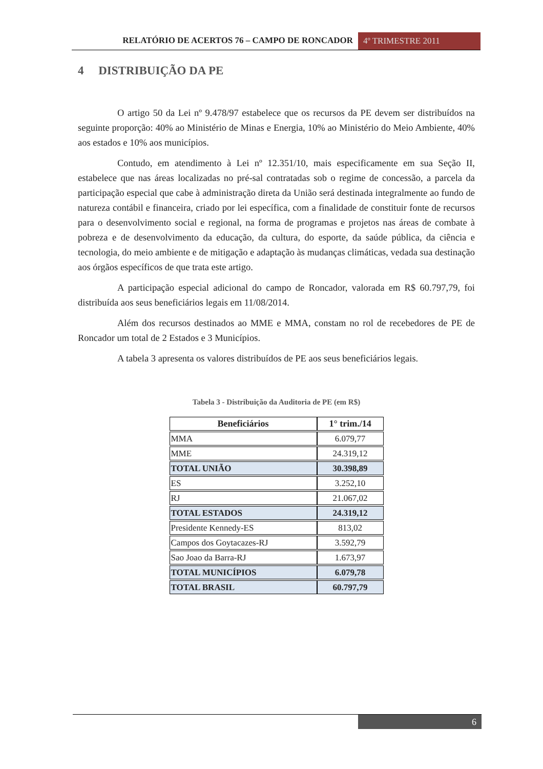RELATÓRIO DE ACERTOS 76 – CAMPO DE RONCADOR
4º TRIMESTRE 2011
4 DISTRIBUIÇÃO DA PE
O artigo 50 da Lei nº 9.478/97 estabelece que os recursos da PE devem ser distribuídos na seguinte proporção: 40% ao Ministério de Minas e Energia, 10% ao Ministério do Meio Ambiente, 40% aos estados e 10% aos municípios.
Contudo, em atendimento à Lei nº 12.351/10, mais especificamente em sua Seção II, estabelece que nas áreas localizadas no pré-sal contratadas sob o regime de concessão, a parcela da participação especial que cabe à administração direta da União será destinada integralmente ao fundo de natureza contábil e financeira, criado por lei específica, com a finalidade de constituir fonte de recursos para o desenvolvimento social e regional, na forma de programas e projetos nas áreas de combate à pobreza e de desenvolvimento da educação, da cultura, do esporte, da saúde pública, da ciência e tecnologia, do meio ambiente e de mitigação e adaptação às mudanças climáticas, vedada sua destinação aos órgãos específicos de que trata este artigo.
A participação especial adicional do campo de Roncador, valorada em R$ 60.797,79, foi distribuída aos seus beneficiários legais em 11/08/2014.
Além dos recursos destinados ao MME e MMA, constam no rol de recebedores de PE de Roncador um total de 2 Estados e 3 Municípios.
A tabela 3 apresenta os valores distribuídos de PE aos seus beneficiários legais.
Tabela 3 - Distribuição da Auditoria de PE (em R$)
| Beneficiários | 1° trim./14 |
| --- | --- |
| MMA | 6.079,77 |
| MME | 24.319,12 |
| TOTAL UNIÃO | 30.398,89 |
| ES | 3.252,10 |
| RJ | 21.067,02 |
| TOTAL ESTADOS | 24.319,12 |
| Presidente Kennedy-ES | 813,02 |
| Campos dos Goytacazes-RJ | 3.592,79 |
| Sao Joao da Barra-RJ | 1.673,97 |
| TOTAL MUNICÍPIOS | 6.079,78 |
| TOTAL BRASIL | 60.797,79 |
6